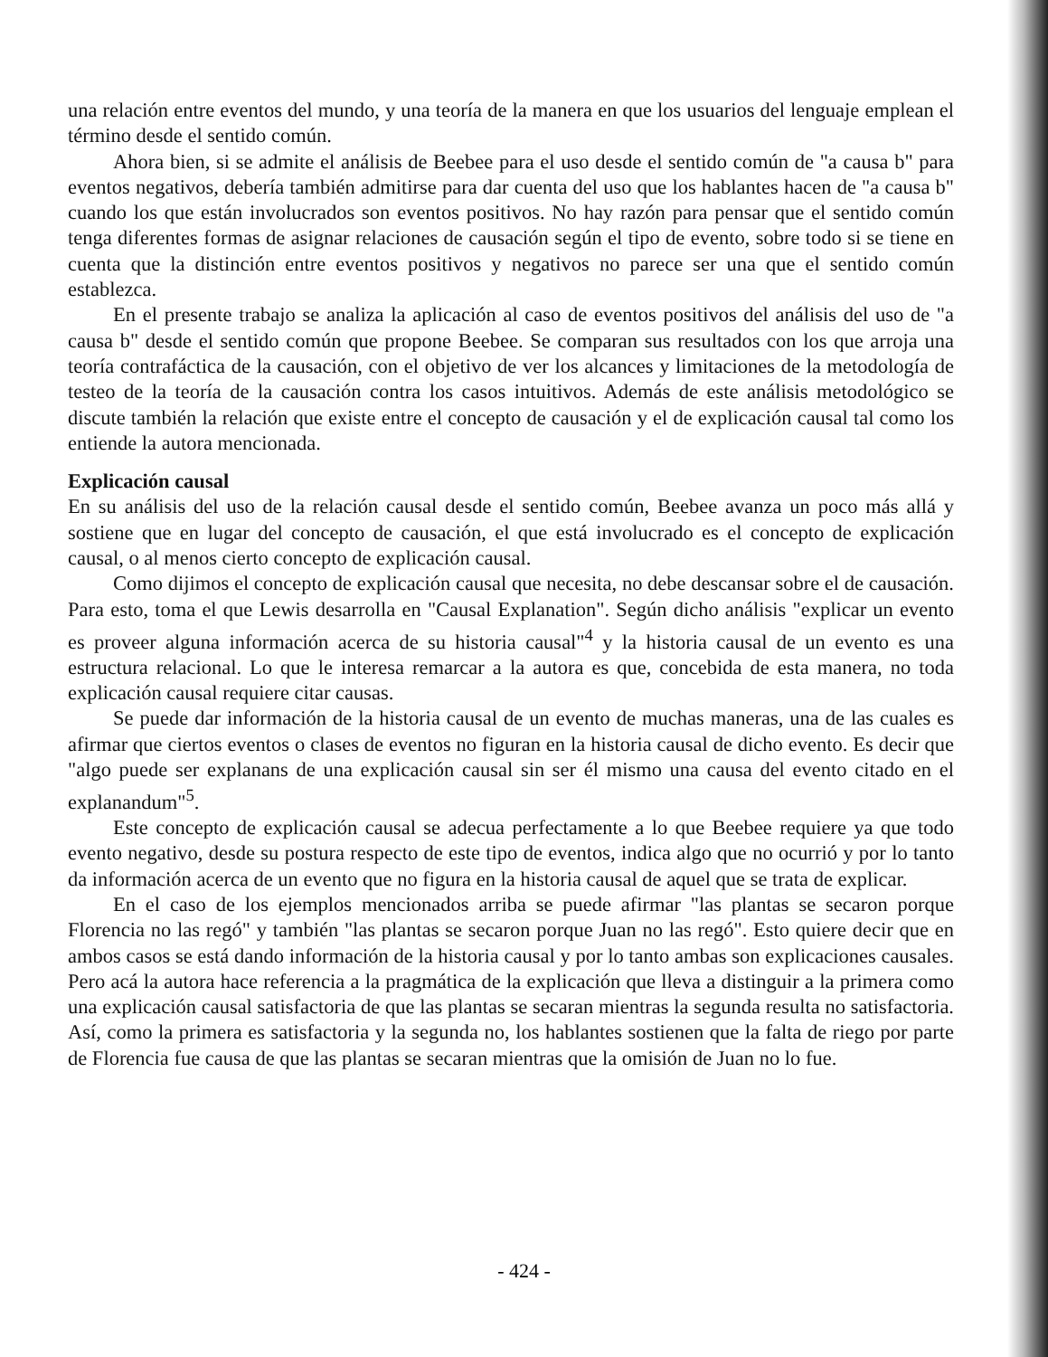una relación entre eventos del mundo, y una teoría de la manera en que los usuarios del lenguaje emplean el término desde el sentido común.
Ahora bien, si se admite el análisis de Beebee para el uso desde el sentido común de "a causa b" para eventos negativos, debería también admitirse para dar cuenta del uso que los hablantes hacen de "a causa b" cuando los que están involucrados son eventos positivos. No hay razón para pensar que el sentido común tenga diferentes formas de asignar relaciones de causación según el tipo de evento, sobre todo si se tiene en cuenta que la distinción entre eventos positivos y negativos no parece ser una que el sentido común establezca.
En el presente trabajo se analiza la aplicación al caso de eventos positivos del análisis del uso de "a causa b" desde el sentido común que propone Beebee. Se comparan sus resultados con los que arroja una teoría contrafáctica de la causación, con el objetivo de ver los alcances y limitaciones de la metodología de testeo de la teoría de la causación contra los casos intuitivos. Además de este análisis metodológico se discute también la relación que existe entre el concepto de causación y el de explicación causal tal como los entiende la autora mencionada.
Explicación causal
En su análisis del uso de la relación causal desde el sentido común, Beebee avanza un poco más allá y sostiene que en lugar del concepto de causación, el que está involucrado es el concepto de explicación causal, o al menos cierto concepto de explicación causal.
Como dijimos el concepto de explicación causal que necesita, no debe descansar sobre el de causación. Para esto, toma el que Lewis desarrolla en "Causal Explanation". Según dicho análisis "explicar un evento es proveer alguna información acerca de su historia causal"<sup>4</sup> y la historia causal de un evento es una estructura relacional. Lo que le interesa remarcar a la autora es que, concebida de esta manera, no toda explicación causal requiere citar causas.
Se puede dar información de la historia causal de un evento de muchas maneras, una de las cuales es afirmar que ciertos eventos o clases de eventos no figuran en la historia causal de dicho evento. Es decir que "algo puede ser explanans de una explicación causal sin ser él mismo una causa del evento citado en el explanandum"<sup>5</sup>.
Este concepto de explicación causal se adecua perfectamente a lo que Beebee requiere ya que todo evento negativo, desde su postura respecto de este tipo de eventos, indica algo que no ocurrió y por lo tanto da información acerca de un evento que no figura en la historia causal de aquel que se trata de explicar.
En el caso de los ejemplos mencionados arriba se puede afirmar "las plantas se secaron porque Florencia no las regó" y también "las plantas se secaron porque Juan no las regó". Esto quiere decir que en ambos casos se está dando información de la historia causal y por lo tanto ambas son explicaciones causales. Pero acá la autora hace referencia a la pragmática de la explicación que lleva a distinguir a la primera como una explicación causal satisfactoria de que las plantas se secaran mientras la segunda resulta no satisfactoria. Así, como la primera es satisfactoria y la segunda no, los hablantes sostienen que la falta de riego por parte de Florencia fue causa de que las plantas se secaran mientras que la omisión de Juan no lo fue.
- 424 -